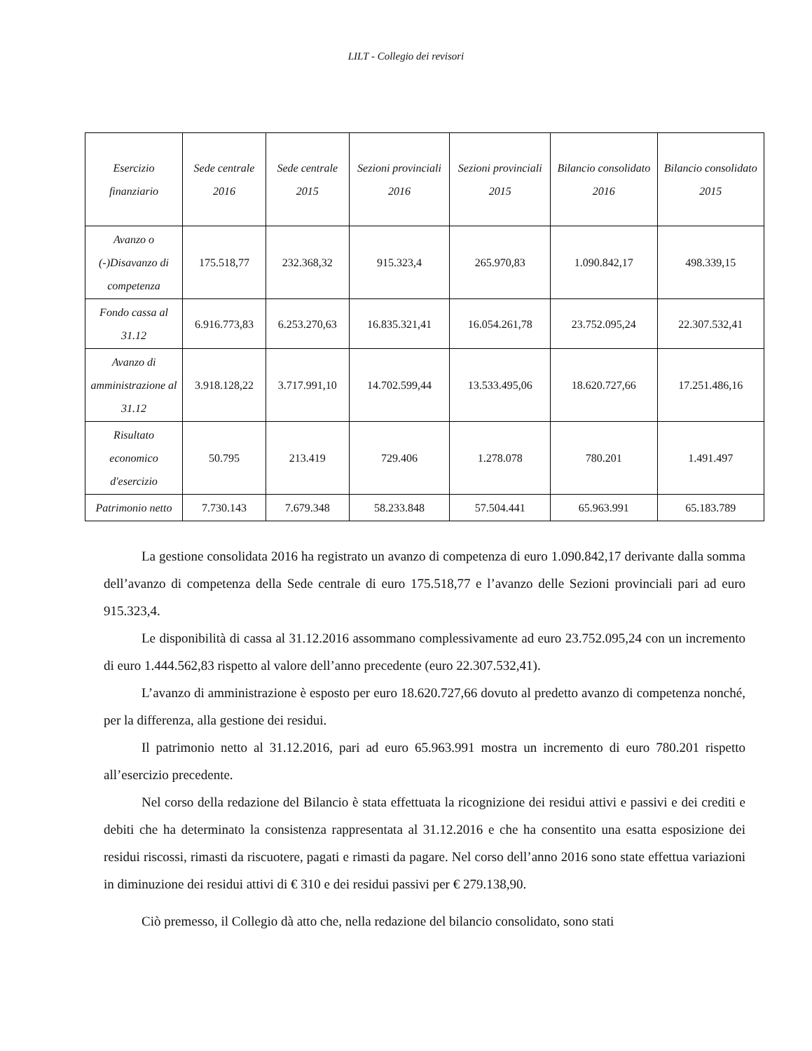LILT - Collegio dei revisori
| Esercizio finanziario | Sede centrale 2016 | Sede centrale 2015 | Sezioni provinciali 2016 | Sezioni provinciali 2015 | Bilancio consolidato 2016 | Bilancio consolidato 2015 |
| --- | --- | --- | --- | --- | --- | --- |
| Avanzo o (-)Disavanzo di competenza | 175.518,77 | 232.368,32 | 915.323,4 | 265.970,83 | 1.090.842,17 | 498.339,15 |
| Fondo cassa al 31.12 | 6.916.773,83 | 6.253.270,63 | 16.835.321,41 | 16.054.261,78 | 23.752.095,24 | 22.307.532,41 |
| Avanzo di amministrazione al 31.12 | 3.918.128,22 | 3.717.991,10 | 14.702.599,44 | 13.533.495,06 | 18.620.727,66 | 17.251.486,16 |
| Risultato economico d'esercizio | 50.795 | 213.419 | 729.406 | 1.278.078 | 780.201 | 1.491.497 |
| Patrimonio netto | 7.730.143 | 7.679.348 | 58.233.848 | 57.504.441 | 65.963.991 | 65.183.789 |
La gestione consolidata 2016 ha registrato un avanzo di competenza di euro 1.090.842,17 derivante dalla somma dell’avanzo di competenza della Sede centrale di euro 175.518,77 e l’avanzo delle Sezioni provinciali pari ad euro 915.323,4.
Le disponibilità di cassa al 31.12.2016 assommano complessivamente ad euro 23.752.095,24 con un incremento di euro 1.444.562,83 rispetto al valore dell’anno precedente (euro 22.307.532,41).
L’avanzo di amministrazione è esposto per euro 18.620.727,66 dovuto al predetto avanzo di competenza nonché, per la differenza, alla gestione dei residui.
Il patrimonio netto al 31.12.2016, pari ad euro 65.963.991 mostra un incremento di euro 780.201 rispetto all’esercizio precedente.
Nel corso della redazione del Bilancio è stata effettuata la ricognizione dei residui attivi e passivi e dei crediti e debiti che ha determinato la consistenza rappresentata al 31.12.2016 e che ha consentito una esatta esposizione dei residui riscossi, rimasti da riscuotere, pagati e rimasti da pagare. Nel corso dell’anno 2016 sono state effettua variazioni in diminuzione dei residui attivi di € 310 e dei residui passivi per € 279.138,90.
Ciò premesso, il Collegio dà atto che, nella redazione del bilancio consolidato, sono stati